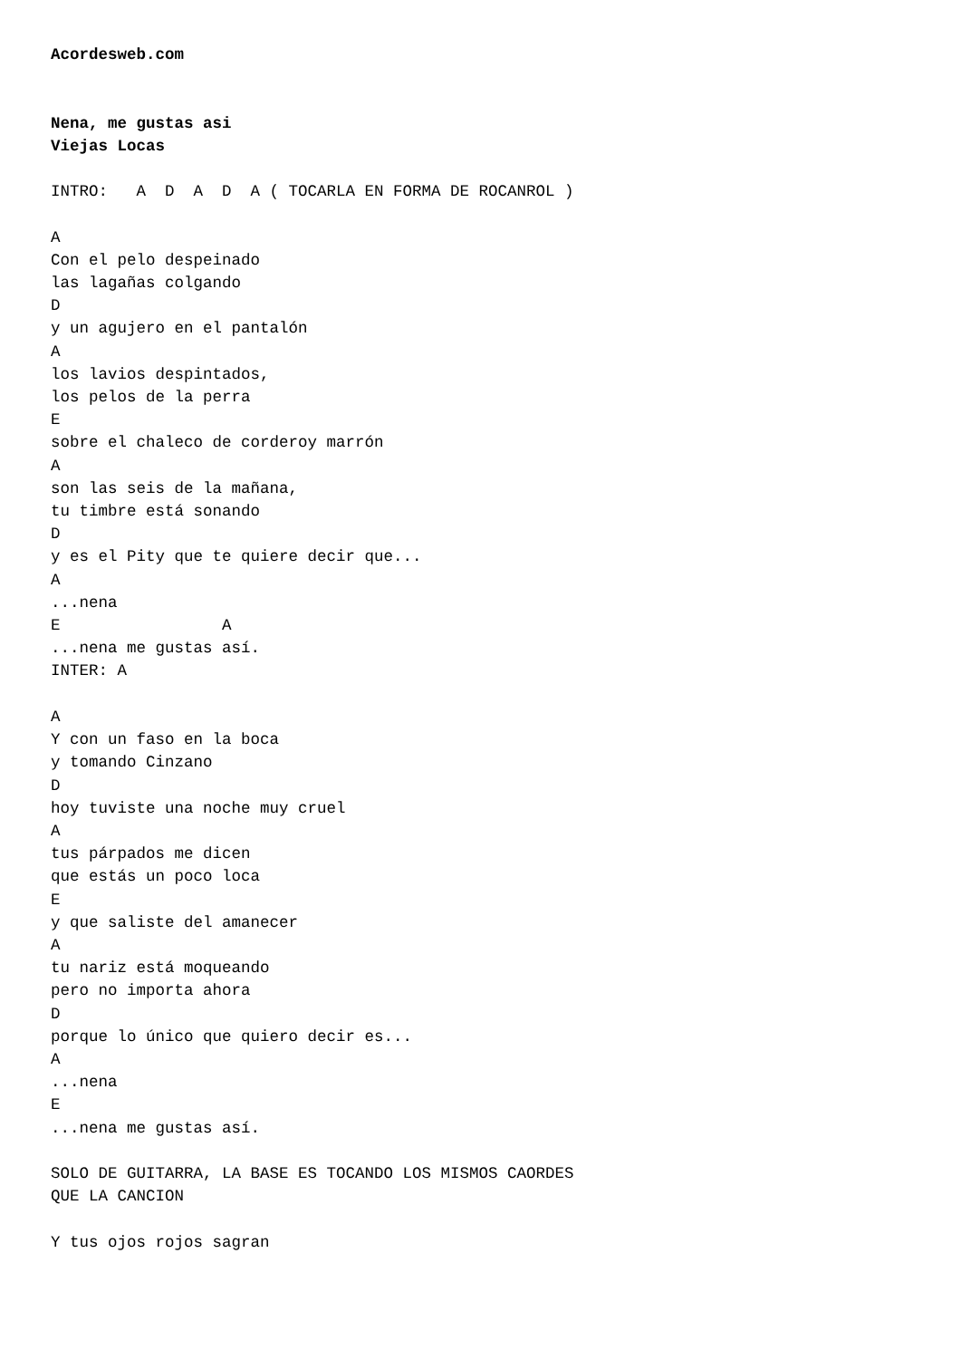Acordesweb.com


Nena, me gustas asi
Viejas Locas

INTRO:   A  D  A  D  A ( TOCARLA EN FORMA DE ROCANROL )

A
Con el pelo despeinado
las lagañas colgando
D
y un agujero en el pantalón
A
los lavios despintados,
los pelos de la perra
E
sobre el chaleco de corderoy marrón
A
son las seis de la mañana,
tu timbre está sonando
D
y es el Pity que te quiere decir que...
A
...nena
E                 A
...nena me gustas así.
INTER: A

A
Y con un faso en la boca
y tomando Cinzano
D
hoy tuviste una noche muy cruel
A
tus párpados me dicen
que estás un poco loca
E
y que saliste del amanecer
A
tu nariz está moqueando
pero no importa ahora
D
porque lo único que quiero decir es...
A
...nena
E
...nena me gustas así.

SOLO DE GUITARRA, LA BASE ES TOCANDO LOS MISMOS CAORDES
QUE LA CANCION

Y tus ojos rojos sagran